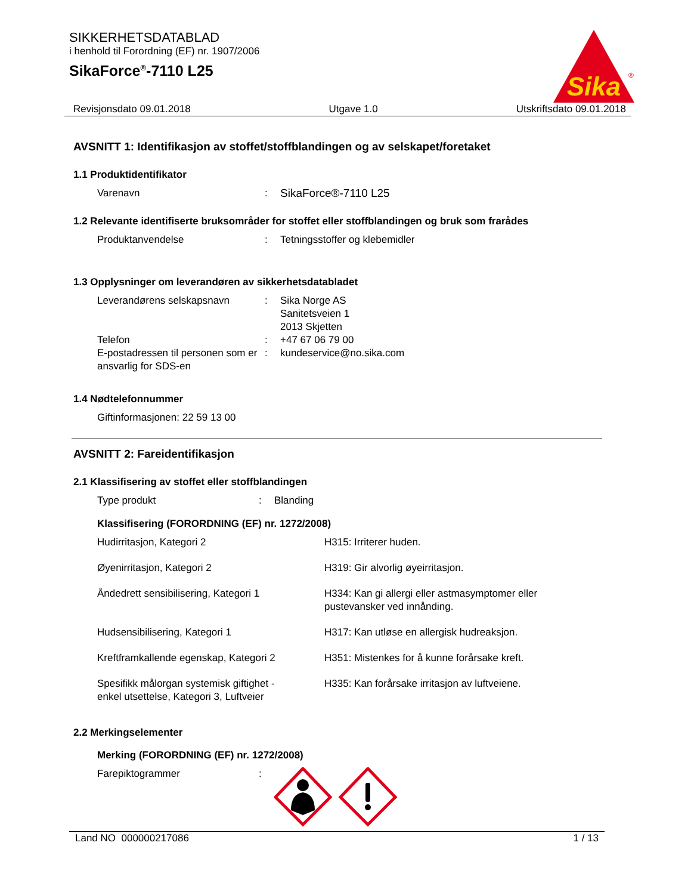SIKKERHETSDATABLAD
i henhold til Forordning (EF) nr. 1907/2006
SikaForce<sup>®</sup>-7110 L25
Sika
®
Revisjonsdato 09.01.2018 Utgave 1.0 Utskriftsdato 09.01.2018
AVSNITT 1: Identifikasjon av stoffet/stoffblandingen og av selskapet/foretaket
1.1 Produktidentifikator
| Varenavn | : | SikaForce®-7110 L25 |
1.2 Relevante identifiserte bruksområder for stoffet eller stoffblandingen og bruk som frarådes
| Produktanvendelse | : | Tetningsstoffer og klebemidler |
1.3 Opplysninger om leverandøren av sikkerhetsdatabladet
| Leverandørens selskapsnavn | : | Sika Norge AS Sanitetsveien 1 2013 Skjetten |
| Telefon | : | +47 67 06 79 00 |
| E-postadressen til personen som er ansvarlig for SDS-en | : | kundeservice@no.sika.com |
1.4 Nødtelefonnummer
| Giftinformasjonen: 22 59 13 00 |
AVSNITT 2: Fareidentifikasjon
2.1 Klassifisering av stoffet eller stoffblandingen
| Type produkt | : | Blanding |
Klassifisering (FORORDNING (EF) nr. 1272/2008)
| Hudirritasjon, Kategori 2 | H315: Irriterer huden. |
| Øyenirritasjon, Kategori 2 | H319: Gir alvorlig øyeirritasjon. |
| Åndedrett sensibilisering, Kategori 1 | H334: Kan gi allergi eller astmasymptomer eller pustevansker ved innånding. |
| Hudsensibilisering, Kategori 1 | H317: Kan utløse en allergisk hudreaksjon. |
| Kreftframkallende egenskap, Kategori 2 | H351: Mistenkes for å kunne forårsake kreft. |
| Spesifikk målorgan systemisk giftighet - enkel utsettelse, Kategori 3, Luftveier | H335: Kan forårsake irritasjon av luftveiene. |
2.2 Merkingselementer
Merking (FORORDNING (EF) nr. 1272/2008)
| Farepiktogrammer | : | |
Land NO 000000217086 1 / 13